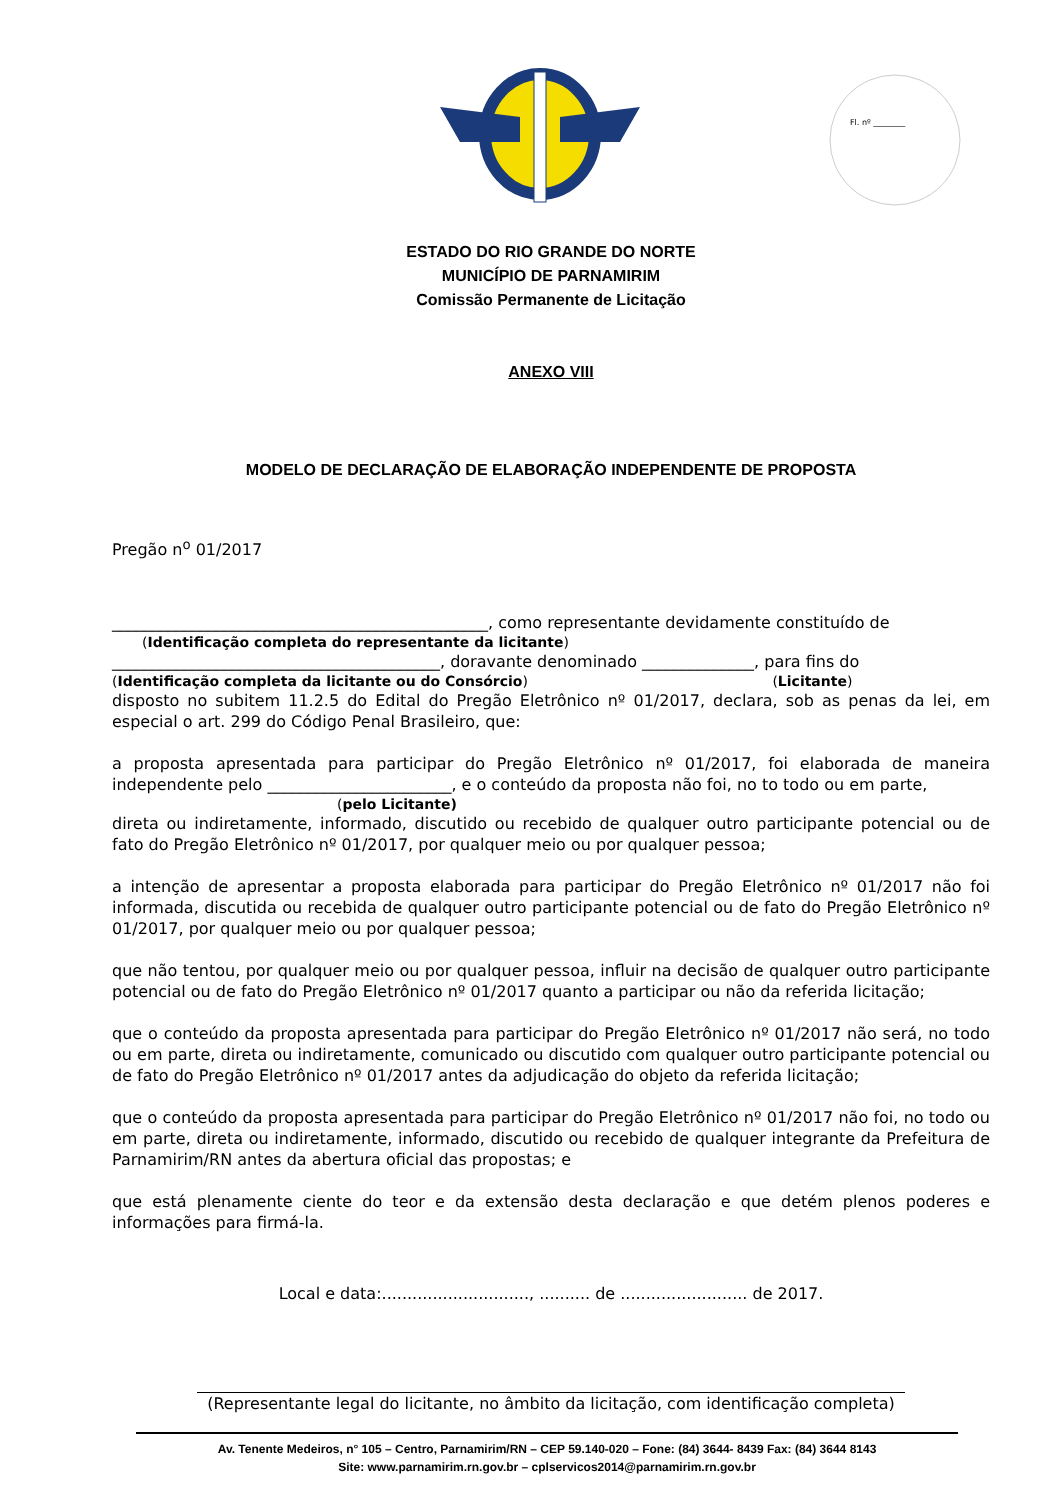Fl. nº ________
ESTADO DO RIO GRANDE DO NORTE
MUNICÍPIO DE PARNAMIRIM
Comissão Permanente de Licitação
ANEXO VIII
MODELO DE DECLARAÇÃO DE ELABORAÇÃO INDEPENDENTE DE PROPOSTA
Pregão n<sup>o</sup> 01/2017
_______________________________________________, como representante devidamente constituído de
(Identificação completa do representante da licitante)
_________________________________________, doravante denominado ______________, para fins do
(Identificação completa da licitante ou do Consórcio) (Licitante)
disposto no subitem 11.2.5 do Edital do Pregão Eletrônico nº 01/2017, declara, sob as penas da lei, em especial o art. 299 do Código Penal Brasileiro, que:
a proposta apresentada para participar do Pregão Eletrônico nº 01/2017, foi elaborada de maneira independente pelo _______________________, e o conteúdo da proposta não foi, no to todo ou em parte,
(pelo Licitante)
direta ou indiretamente, informado, discutido ou recebido de qualquer outro participante potencial ou de fato do Pregão Eletrônico nº 01/2017, por qualquer meio ou por qualquer pessoa;
a intenção de apresentar a proposta elaborada para participar do Pregão Eletrônico nº 01/2017 não foi informada, discutida ou recebida de qualquer outro participante potencial ou de fato do Pregão Eletrônico nº 01/2017, por qualquer meio ou por qualquer pessoa;
que não tentou, por qualquer meio ou por qualquer pessoa, influir na decisão de qualquer outro participante potencial ou de fato do Pregão Eletrônico nº 01/2017 quanto a participar ou não da referida licitação;
que o conteúdo da proposta apresentada para participar do Pregão Eletrônico nº 01/2017 não será, no todo ou em parte, direta ou indiretamente, comunicado ou discutido com qualquer outro participante potencial ou de fato do Pregão Eletrônico nº 01/2017 antes da adjudicação do objeto da referida licitação;
que o conteúdo da proposta apresentada para participar do Pregão Eletrônico nº 01/2017 não foi, no todo ou em parte, direta ou indiretamente, informado, discutido ou recebido de qualquer integrante da Prefeitura de Parnamirim/RN antes da abertura oficial das propostas; e
que está plenamente ciente do teor e da extensão desta declaração e que detém plenos poderes e informações para firmá-la.
Local e data:............................., .......... de ......................... de 2017.
(Representante legal do licitante, no âmbito da licitação, com identificação completa)
Av. Tenente Medeiros, n° 105 – Centro, Parnamirim/RN – CEP 59.140-020 – Fone: (84) 3644- 8439 Fax: (84) 3644 8143
Site: www.parnamirim.rn.gov.br – cplservicos2014@parnamirim.rn.gov.br